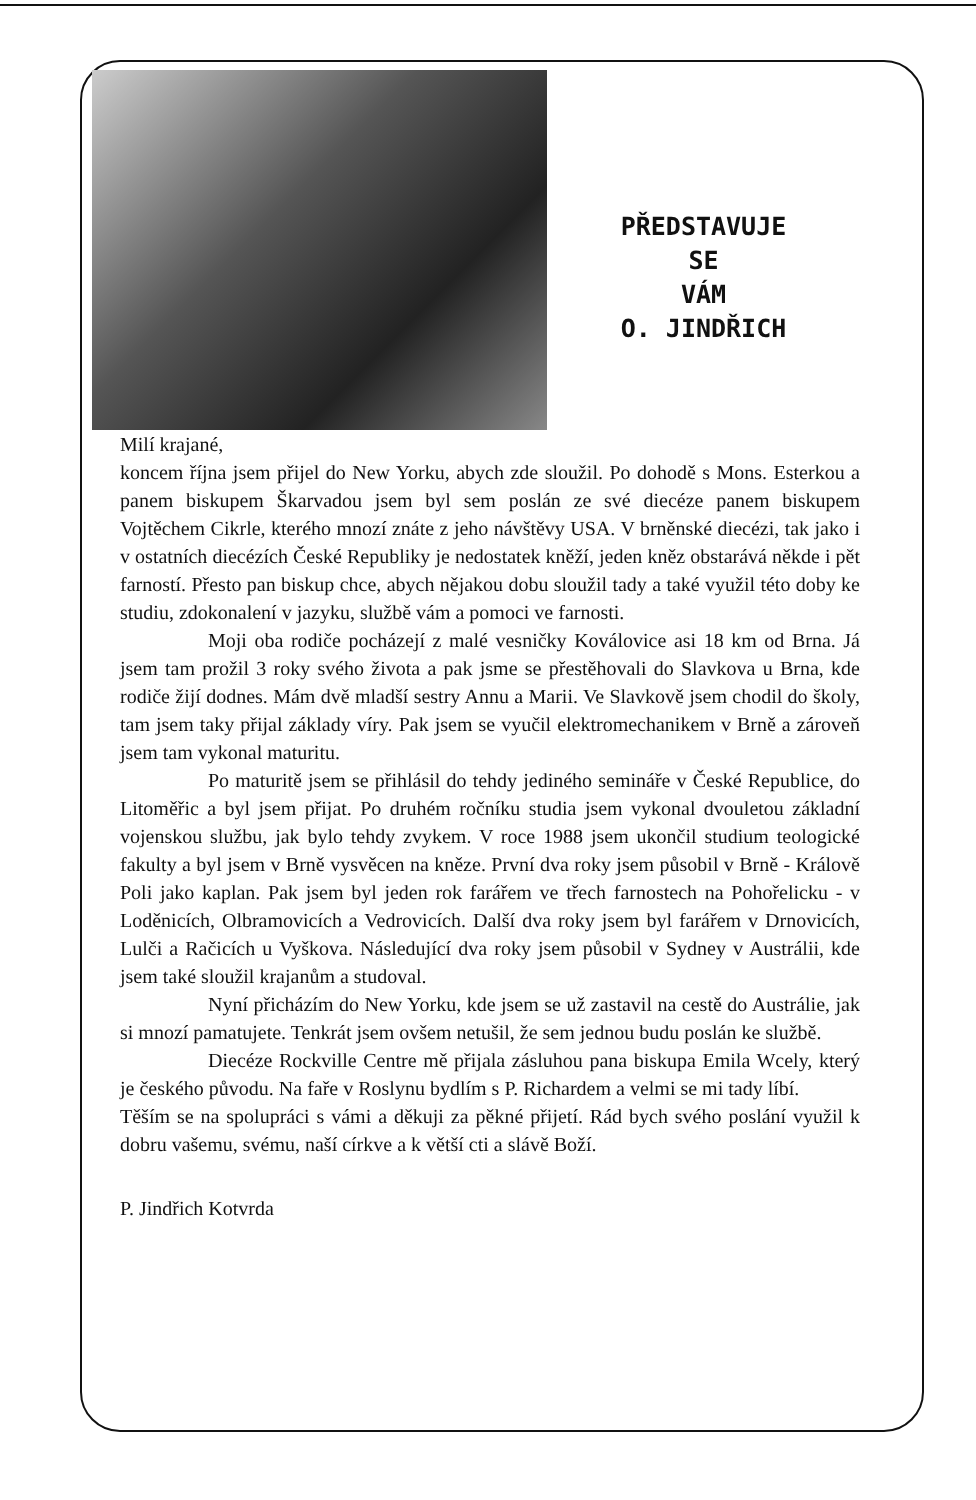PŘEDSTAVUJE
SE
VÁM
O. JINDŘICH
Milí krajané,
koncem října jsem přijel do New Yorku, abych zde sloužil. Po dohodě s Mons. Esterkou a panem biskupem Škarvadou jsem byl sem poslán ze své diecéze panem biskupem Vojtěchem Cikrle, kterého mnozí znáte z jeho návštěvy USA. V brněnské diecézi, tak jako i v ostatních diecézích České Republiky je nedostatek kněží, jeden kněz obstarává někde i pět farností. Přesto pan biskup chce, abych nějakou dobu sloužil tady a také využil této doby ke studiu, zdokonalení v jazyku, službě vám a pomoci ve farnosti.
Moji oba rodiče pocházejí z malé vesničky Koválovice asi 18 km od Brna. Já jsem tam prožil 3 roky svého života a pak jsme se přestěhovali do Slavkova u Brna, kde rodiče žijí dodnes. Mám dvě mladší sestry Annu a Marii. Ve Slavkově jsem chodil do školy, tam jsem taky přijal základy víry. Pak jsem se vyučil elektromechanikem v Brně a zároveň jsem tam vykonal maturitu.
Po maturitě jsem se přihlásil do tehdy jediného semináře v České Republice, do Litoměřic a byl jsem přijat. Po druhém ročníku studia jsem vykonal dvouletou základní vojenskou službu, jak bylo tehdy zvykem. V roce 1988 jsem ukončil studium teologické fakulty a byl jsem v Brně vysvěcen na kněze. První dva roky jsem působil v Brně - Králově Poli jako kaplan. Pak jsem byl jeden rok farářem ve třech farnostech na Pohořelicku - v Loděnicích, Olbramovicích a Vedrovicích. Další dva roky jsem byl farářem v Drnovicích, Lulči a Račicích u Vyškova. Následující dva roky jsem působil v Sydney v Austrálii, kde jsem také sloužil krajanům a studoval.
Nyní přicházím do New Yorku, kde jsem se už zastavil na cestě do Austrálie, jak si mnozí pamatujete. Tenkrát jsem ovšem netušil, že sem jednou budu poslán ke službě.
Diecéze Rockville Centre mě přijala zásluhou pana biskupa Emila Wcely, který je českého původu. Na faře v Roslynu bydlím s P. Richardem a velmi se mi tady líbí.
Těším se na spolupráci s vámi a děkuji za pěkné přijetí. Rád bych svého poslání využil k dobru vašemu, svému, naší církve a k větší cti a slávě Boží.
P. Jindřich Kotvrda